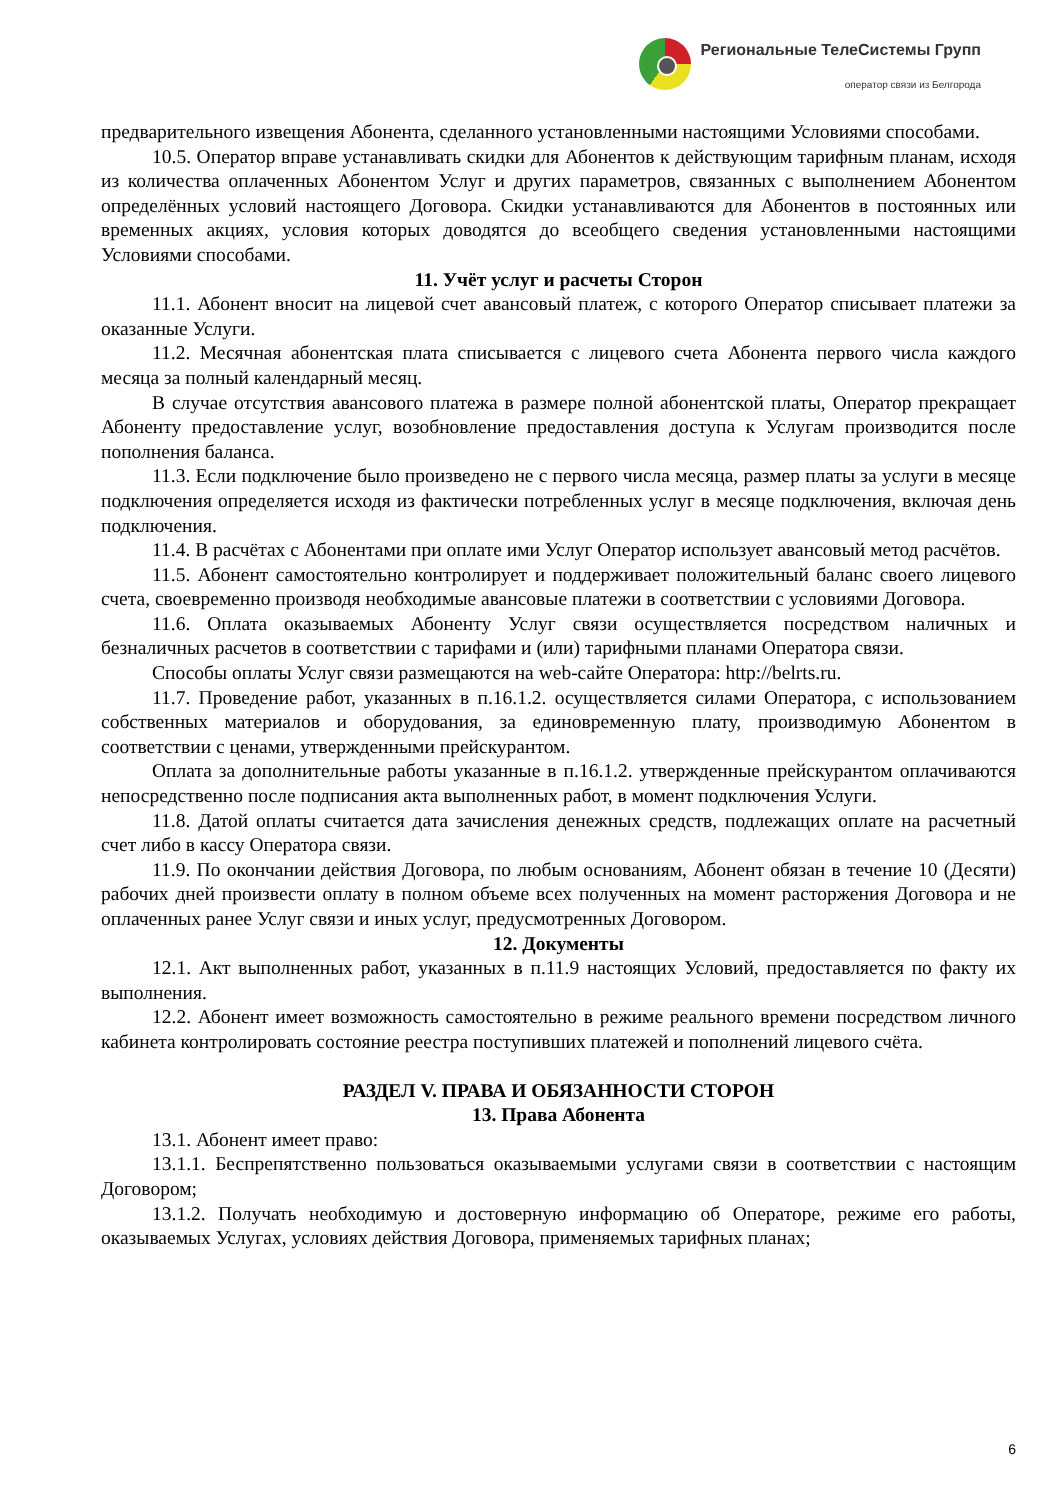Региональные ТелеСистемы Групп
оператор связи из Белгорода
предварительного извещения Абонента, сделанного установленными настоящими Условиями способами.
10.5. Оператор вправе устанавливать скидки для Абонентов к действующим тарифным планам, исходя из количества оплаченных Абонентом Услуг и других параметров, связанных с выполнением Абонентом определённых условий настоящего Договора. Скидки устанавливаются для Абонентов в постоянных или временных акциях, условия которых доводятся до всеобщего сведения установленными настоящими Условиями способами.
11. Учёт услуг и расчеты Сторон
11.1. Абонент вносит на лицевой счет авансовый платеж, с которого Оператор списывает платежи за оказанные Услуги.
11.2. Месячная абонентская плата списывается с лицевого счета Абонента первого числа каждого месяца за полный календарный месяц.
В случае отсутствия авансового платежа в размере полной абонентской платы, Оператор прекращает Абоненту предоставление услуг, возобновление предоставления доступа к Услугам производится после пополнения баланса.
11.3. Если подключение было произведено не с первого числа месяца, размер платы за услуги в месяце подключения определяется исходя из фактически потребленных услуг в месяце подключения, включая день подключения.
11.4. В расчётах с Абонентами при оплате ими Услуг Оператор использует авансовый метод расчётов.
11.5. Абонент самостоятельно контролирует и поддерживает положительный баланс своего лицевого счета, своевременно производя необходимые авансовые платежи в соответствии с условиями Договора.
11.6. Оплата оказываемых Абоненту Услуг связи осуществляется посредством наличных и безналичных расчетов в соответствии с тарифами и (или) тарифными планами Оператора связи.
Способы оплаты Услуг связи размещаются на web-сайте Оператора: http://belrts.ru.
11.7. Проведение работ, указанных в п.16.1.2. осуществляется силами Оператора, с использованием собственных материалов и оборудования, за единовременную плату, производимую Абонентом в соответствии с ценами, утвержденными прейскурантом.
Оплата за дополнительные работы указанные в п.16.1.2. утвержденные прейскурантом оплачиваются непосредственно после подписания акта выполненных работ, в момент подключения Услуги.
11.8. Датой оплаты считается дата зачисления денежных средств, подлежащих оплате на расчетный счет либо в кассу Оператора связи.
11.9. По окончании действия Договора, по любым основаниям, Абонент обязан в течение 10 (Десяти) рабочих дней произвести оплату в полном объеме всех полученных на момент расторжения Договора и не оплаченных ранее Услуг связи и иных услуг, предусмотренных Договором.
12. Документы
12.1. Акт выполненных работ, указанных в п.11.9 настоящих Условий, предоставляется по факту их выполнения.
12.2. Абонент имеет возможность самостоятельно в режиме реального времени посредством личного кабинета контролировать состояние реестра поступивших платежей и пополнений лицевого счёта.
РАЗДЕЛ V. ПРАВА И ОБЯЗАННОСТИ СТОРОН
13. Права Абонента
13.1. Абонент имеет право:
13.1.1. Беспрепятственно пользоваться оказываемыми услугами связи в соответствии с настоящим Договором;
13.1.2. Получать необходимую и достоверную информацию об Операторе, режиме его работы, оказываемых Услугах, условиях действия Договора, применяемых тарифных планах;
6